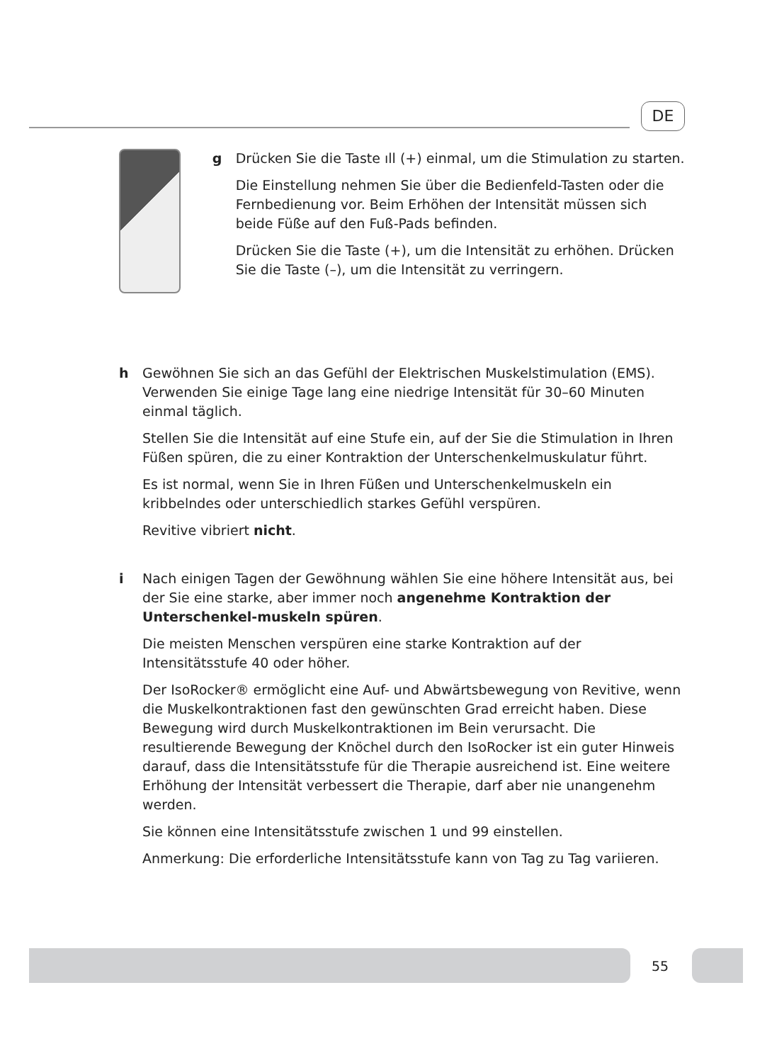DE
g Drücken Sie die Taste ıll (+) einmal, um die Stimulation zu starten.
Die Einstellung nehmen Sie über die Bedienfeld-Tasten oder die Fernbedienung vor. Beim Erhöhen der Intensität müssen sich beide Füße auf den Fuß-Pads befinden.
Drücken Sie die Taste (+), um die Intensität zu erhöhen. Drücken Sie die Taste (–), um die Intensität zu verringern.
h Gewöhnen Sie sich an das Gefühl der Elektrischen Muskelstimulation (EMS). Verwenden Sie einige Tage lang eine niedrige Intensität für 30–60 Minuten einmal täglich.
Stellen Sie die Intensität auf eine Stufe ein, auf der Sie die Stimulation in Ihren Füßen spüren, die zu einer Kontraktion der Unterschenkelmuskulatur führt.
Es ist normal, wenn Sie in Ihren Füßen und Unterschenkelmuskeln ein kribbelndes oder unterschiedlich starkes Gefühl verspüren.
Revitive vibriert nicht.
i Nach einigen Tagen der Gewöhnung wählen Sie eine höhere Intensität aus, bei der Sie eine starke, aber immer noch angenehme Kontraktion der Unterschenkel-muskeln spüren.
Die meisten Menschen verspüren eine starke Kontraktion auf der Intensitätsstufe 40 oder höher.
Der IsoRocker® ermöglicht eine Auf- und Abwärtsbewegung von Revitive, wenn die Muskelkontraktionen fast den gewünschten Grad erreicht haben. Diese Bewegung wird durch Muskelkontraktionen im Bein verursacht. Die resultierende Bewegung der Knöchel durch den IsoRocker ist ein guter Hinweis darauf, dass die Intensitätsstufe für die Therapie ausreichend ist. Eine weitere Erhöhung der Intensität verbessert die Therapie, darf aber nie unangenehm werden.
Sie können eine Intensitätsstufe zwischen 1 und 99 einstellen.
Anmerkung: Die erforderliche Intensitätsstufe kann von Tag zu Tag variieren.
55